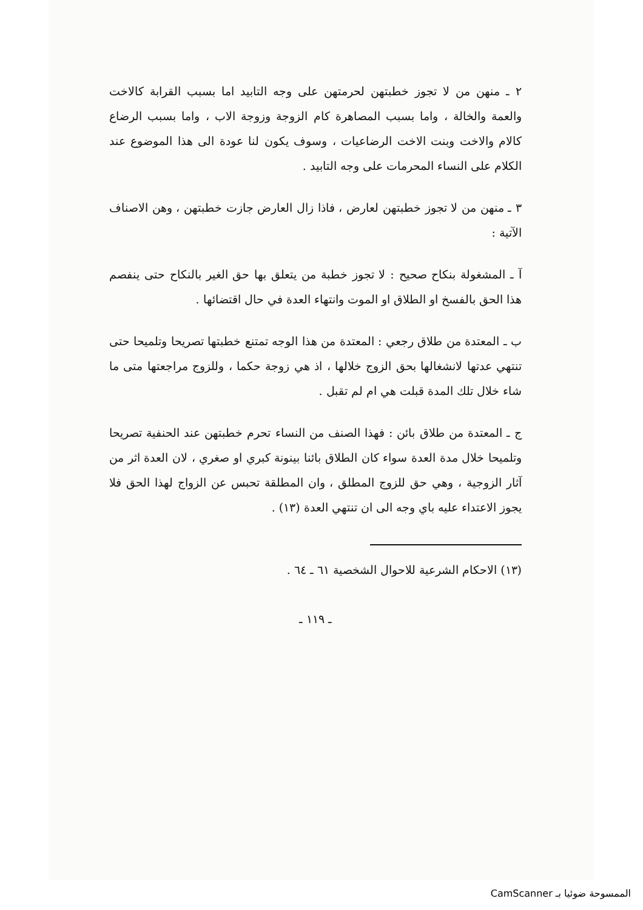٢ ـ منهن من لا تجوز خطبتهن لحرمتهن على وجه التابيد اما بسبب القرابة كالاخت والعمة والخالة ، واما بسبب المصاهرة كام الزوجة وزوجة الاب ، واما بسبب الرضاع كالام والاخت وبنت الاخت الرضاعيات ، وسوف يكون لنا عودة الى هذا الموضوع عند الكلام على النساء المحرمات على وجه التابيد .
٣ ـ منهن من لا تجوز خطبتهن لعارض ، فاذا زال العارض جازت خطبتهن ، وهن الاصناف الآتية :
آ ـ المشغولة بنكاح صحيح : لا تجوز خطبة من يتعلق بها حق الغير بالنكاح حتى ينفصم هذا الحق بالفسخ او الطلاق او الموت وانتهاء العدة في حال اقتضائها .
ب ـ المعتدة من طلاق رجعي : المعتدة من هذا الوجه تمتنع خطبتها تصريحا وتلميحا حتى تنتهي عدتها لانشغالها بحق الزوج خلالها ، اذ هي زوجة حكما ، وللزوج مراجعتها متى ما شاء خلال تلك المدة قبلت هي ام لم تقبل .
ج ـ المعتدة من طلاق بائن : فهذا الصنف من النساء تحرم خطبتهن عند الحنفية تصريحا وتلميحا خلال مدة العدة سواء كان الطلاق بائنا بينونة كبري او صغري ، لان العدة اثر من آثار الزوجية ، وهي حق للزوج المطلق ، وان المطلقة تحبس عن الزواج لهذا الحق فلا يجوز الاعتداء عليه باي وجه الى ان تنتهي العدة (١٣) .
(١٣) الاحكام الشرعية للاحوال الشخصية ٦١ ـ ٦٤ .
ـ ١١٩ ـ
الممسوحة ضوئيا بـ CamScanner